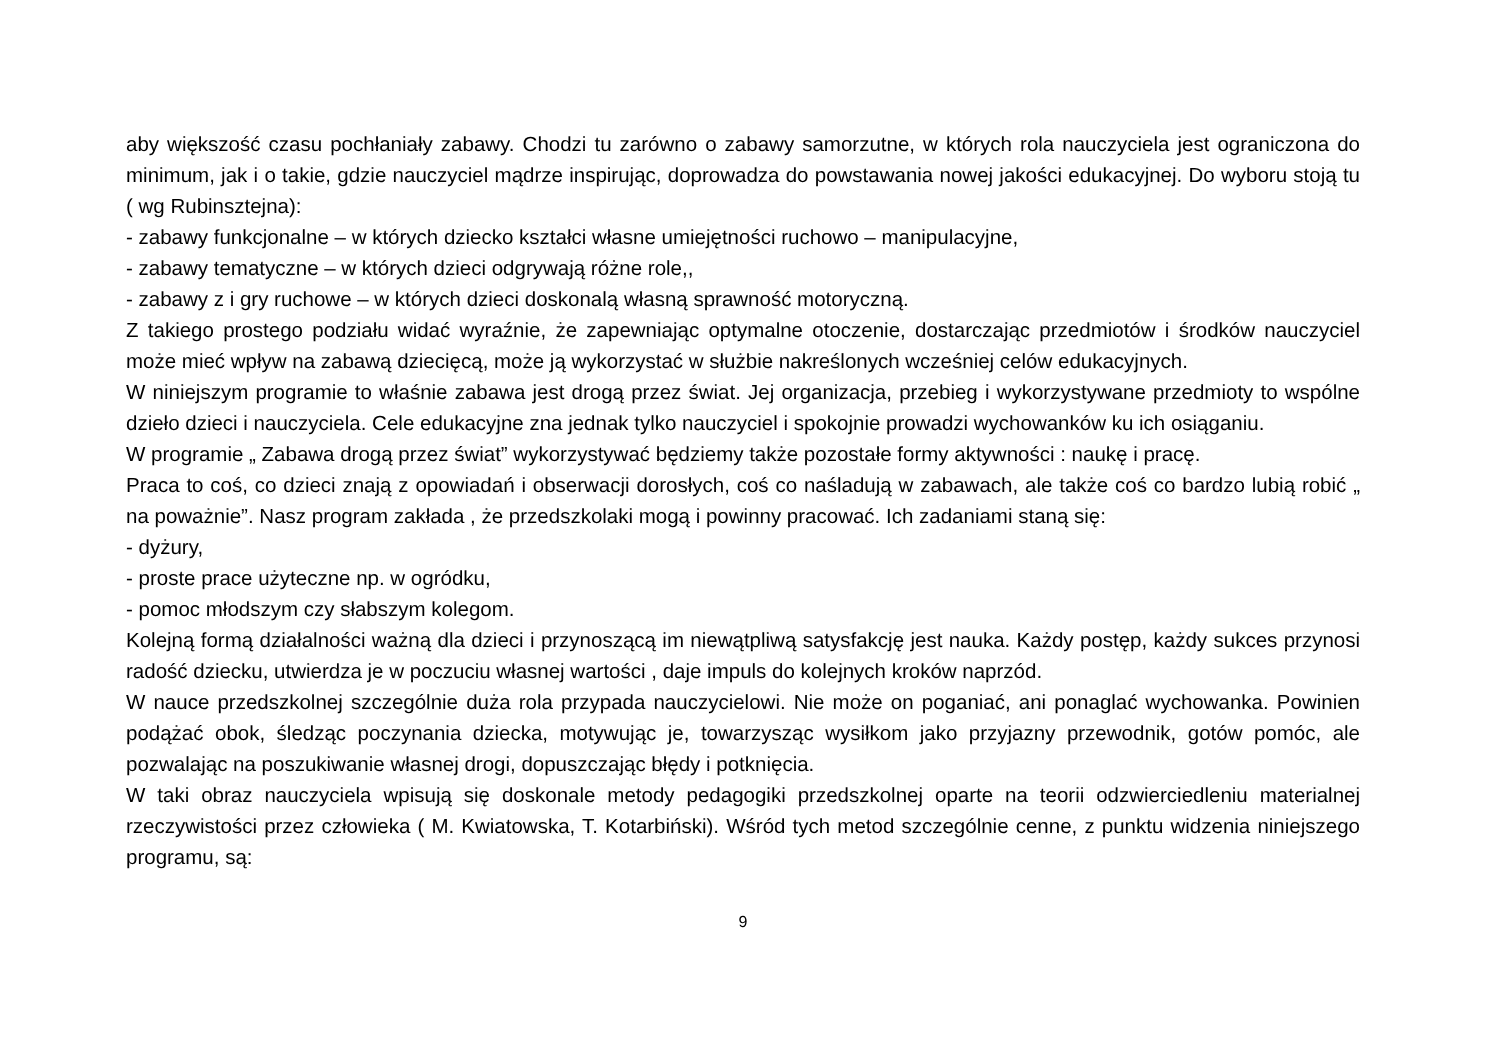aby większość czasu pochłaniały zabawy. Chodzi tu zarówno o zabawy samorzutne, w których rola nauczyciela jest ograniczona do minimum, jak i o takie, gdzie nauczyciel mądrze inspirując, doprowadza do powstawania nowej jakości edukacyjnej. Do wyboru stoją tu ( wg Rubinsztejna):
- zabawy funkcjonalne – w których dziecko kształci własne umiejętności ruchowo – manipulacyjne,
- zabawy tematyczne – w których dzieci odgrywają różne role,,
- zabawy z i gry ruchowe – w których dzieci doskonalą własną sprawność motoryczną.
Z takiego prostego podziału widać wyraźnie, że zapewniając optymalne otoczenie, dostarczając przedmiotów i środków nauczyciel może mieć wpływ na zabawą dziecięcą, może ją wykorzystać w służbie nakreślonych wcześniej celów edukacyjnych.
W niniejszym programie to właśnie zabawa jest drogą przez świat. Jej organizacja, przebieg i wykorzystywane przedmioty to wspólne dzieło dzieci i nauczyciela. Cele edukacyjne zna jednak tylko nauczyciel i spokojnie prowadzi wychowanków ku ich osiąganiu.
W programie „ Zabawa drogą przez świat” wykorzystywać będziemy także pozostałe formy aktywności : naukę i pracę.
Praca to coś, co dzieci znają z opowiadań i obserwacji dorosłych, coś co naśladują w zabawach, ale także coś co bardzo lubią robić „ na poważnie”. Nasz program zakłada , że przedszkolaki mogą i powinny pracować. Ich zadaniami staną się:
- dyżury,
- proste prace użyteczne np. w ogródku,
- pomoc młodszym czy słabszym kolegom.
Kolejną formą działalności ważną dla dzieci i przynoszącą im niewątpliwą satysfakcję jest nauka. Każdy postęp, każdy sukces przynosi radość dziecku, utwierdza je w poczuciu własnej wartości , daje impuls do kolejnych kroków naprzód.
W nauce przedszkolnej szczególnie duża rola przypada nauczycielowi. Nie może on poganiać, ani ponaglać wychowanka. Powinien podążać obok, śledząc poczynania dziecka, motywując je, towarzysząc wysiłkom jako przyjazny przewodnik, gotów pomóc, ale pozwalając na poszukiwanie własnej drogi, dopuszczając błędy i potknięcia.
W taki obraz nauczyciela wpisują się doskonale metody pedagogiki przedszkolnej oparte na teorii odzwierciedleniu materialnej rzeczywistości przez człowieka ( M. Kwiatowska, T. Kotarbiński). Wśród tych metod szczególnie cenne, z punktu widzenia niniejszego programu, są:
9